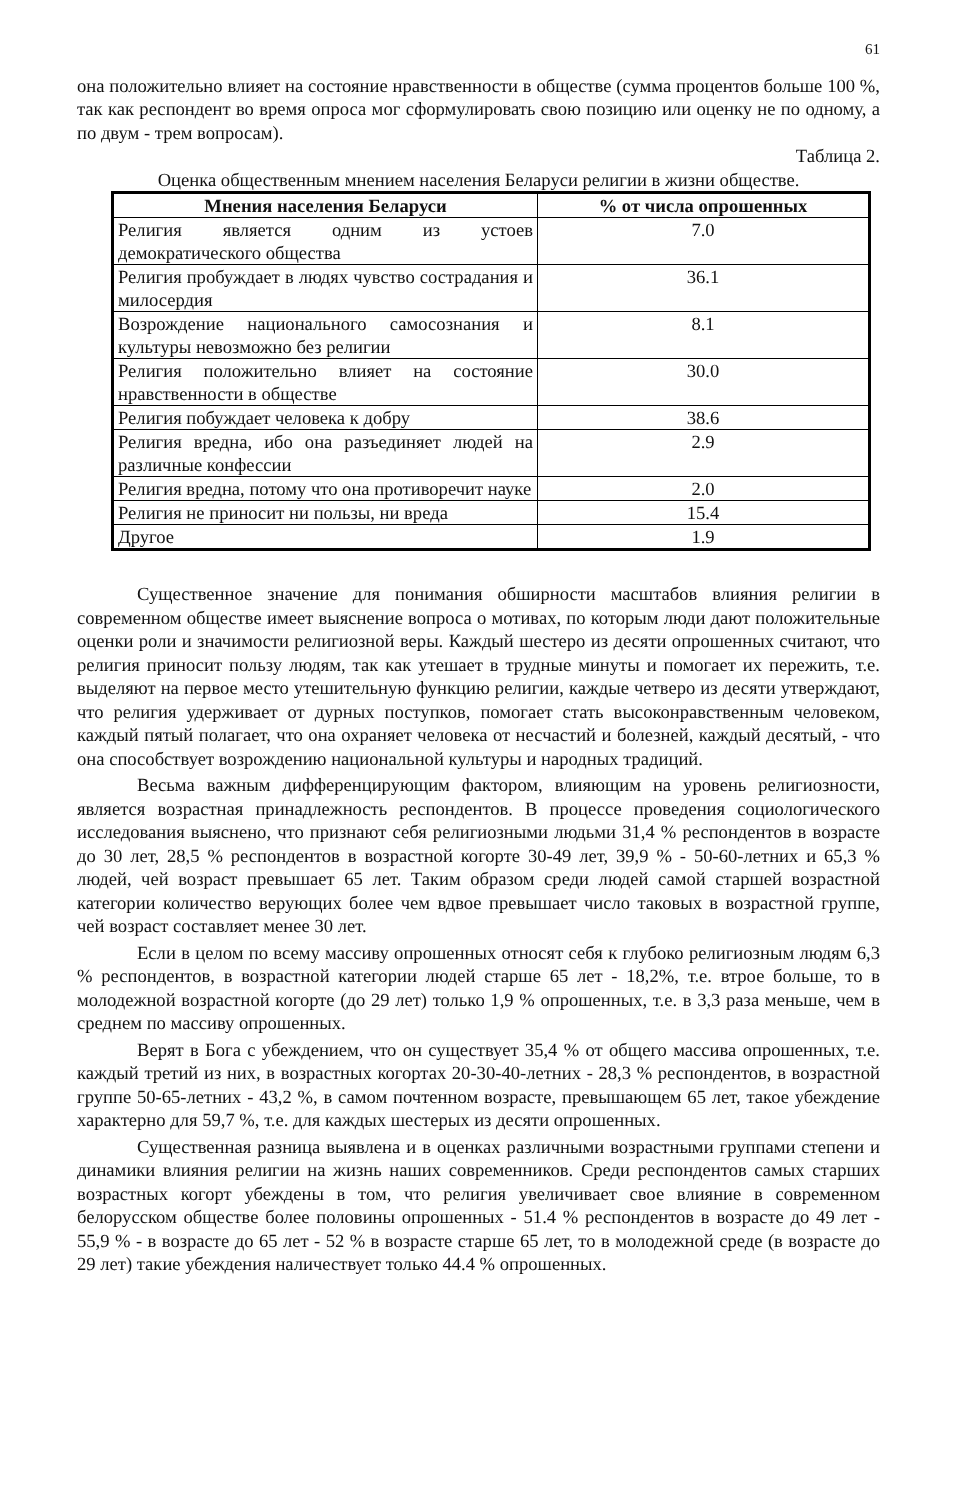61
она положительно влияет на состояние нравственности в обществе (сумма процентов больше 100 %, так как респондент во время опроса мог сформулировать свою позицию или оценку не по одному, а по двум - трем вопросам).
Таблица 2.
Оценка общественным мнением населения Беларуси религии в жизни обществе.
| Мнения населения Беларуси | % от числа опрошенных |
| --- | --- |
| Религия является одним из устоев демократического общества | 7.0 |
| Религия пробуждает в людях чувство сострадания и милосердия | 36.1 |
| Возрождение национального самосознания и культуры невозможно без религии | 8.1 |
| Религия положительно влияет на состояние нравственности в обществе | 30.0 |
| Религия побуждает человека к добру | 38.6 |
| Религия вредна, ибо она разъединяет людей на различные конфессии | 2.9 |
| Религия вредна, потому что она противоречит науке | 2.0 |
| Религия не приносит ни пользы, ни вреда | 15.4 |
| Другое | 1.9 |
Существенное значение для понимания обширности масштабов влияния религии в современном обществе имеет выяснение вопроса о мотивах, по которым люди дают положительные оценки роли и значимости религиозной веры. Каждый шестеро из десяти опрошенных считают, что религия приносит пользу людям, так как утешает в трудные минуты и помогает их пережить, т.е. выделяют на первое место утешительную функцию религии, каждые четверо из десяти утверждают, что религия удерживает от дурных поступков, помогает стать высоконравственным человеком, каждый пятый полагает, что она охраняет человека от несчастий и болезней, каждый десятый, - что она способствует возрождению национальной культуры и народных традиций.
Весьма важным дифференцирующим фактором, влияющим на уровень религиозности, является возрастная принадлежность респондентов. В процессе проведения социологического исследования выяснено, что признают себя религиозными людьми 31,4 % респондентов в возрасте до 30 лет, 28,5 % респондентов в возрастной когорте 30-49 лет, 39,9 % - 50-60-летних и 65,3 % людей, чей возраст превышает 65 лет. Таким образом среди людей самой старшей возрастной категории количество верующих более чем вдвое превышает число таковых в возрастной группе, чей возраст составляет менее 30 лет.
Если в целом по всему массиву опрошенных относят себя к глубоко религиозным людям 6,3 % респондентов, в возрастной категории людей старше 65 лет - 18,2%, т.е. втрое больше, то в молодежной возрастной когорте (до 29 лет) только 1,9 % опрошенных, т.е. в 3,3 раза меньше, чем в среднем по массиву опрошенных.
Верят в Бога с убеждением, что он существует 35,4 % от общего массива опрошенных, т.е. каждый третий из них, в возрастных когортах 20-30-40-летних - 28,3 % респондентов, в возрастной группе 50-65-летних - 43,2 %, в самом почтенном возрасте, превышающем 65 лет, такое убеждение характерно для 59,7 %, т.е. для каждых шестерых из десяти опрошенных.
Существенная разница выявлена и в оценках различными возрастными группами степени и динамики влияния религии на жизнь наших современников. Среди респондентов самых старших возрастных когорт убеждены в том, что религия увеличивает свое влияние в современном белорусском обществе более половины опрошенных - 51.4 % респондентов в возрасте до 49 лет - 55,9 % - в возрасте до 65 лет - 52 % в возрасте старше 65 лет, то в молодежной среде (в возрасте до 29 лет) такие убеждения наличествует только 44.4 % опрошенных.